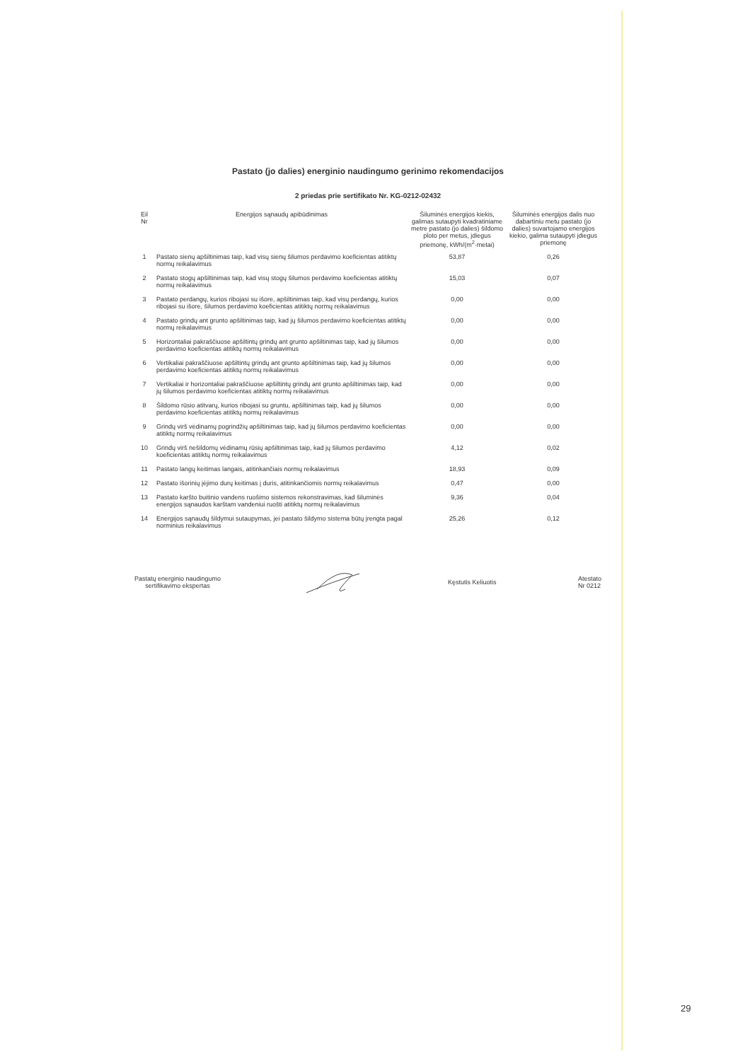Pastato (jo dalies) energinio naudingumo gerinimo rekomendacijos
2 priedas prie sertifikato Nr. KG-0212-02432
| Eil Nr | Energijos sąnaudų apibūdinimas | Šiluminės energijos kiekis, galimas sutaupyti kvadratiniame metre pastato (jo dalies) šildomo ploto per metus, įdiegus priemonę, kWh/(m<sup>2</sup>·metai) | Šiluminės energijos dalis nuo dabartiniu metu pastato (jo dalies) suvartojamo energijos kiekio, galima sutaupyti įdiegus priemonę |
| --- | --- | --- | --- |
| 1 | Pastato sienų apšiltinimas taip, kad visų sienų šilumos perdavimo koeficientas atitiktų normų reikalavimus | 53,87 | 0,26 |
| 2 | Pastato stogų apšiltinimas taip, kad visų stogų šilumos perdavimo koeficientas atitiktų normų reikalavimus | 15,03 | 0,07 |
| 3 | Pastato perdangų, kurios ribojasi su išore, apšiltinimas taip, kad visų perdangų, kurios ribojasi su išore, šilumos perdavimo koeficientas atitiktų normų reikalavimus | 0,00 | 0,00 |
| 4 | Pastato grindų ant grunto apšiltinimas taip, kad jų šilumos perdavimo koeficientas atitiktų normų reikalavimus | 0,00 | 0,00 |
| 5 | Horizontaliai pakraščiuose apšiltintų grindų ant grunto apšiltinimas taip, kad jų šilumos perdavimo koeficientas atitiktų normų reikalavimus | 0,00 | 0,00 |
| 6 | Vertikaliai pakraščiuose apšiltintų grindų ant grunto apšiltinimas taip, kad jų šilumos perdavimo koeficientas atitiktų normų reikalavimus | 0,00 | 0,00 |
| 7 | Vertikaliai ir horizontaliai pakraščiuose apšiltintų grindų ant grunto apšiltinimas taip, kad jų šilumos perdavimo koeficientas atitiktų normų reikalavimus | 0,00 | 0,00 |
| 8 | Šildomo rūsio atitvarų, kurios ribojasi su gruntu, apšiltinimas taip, kad jų šilumos perdavimo koeficientas atitiktų normų reikalavimus | 0,00 | 0,00 |
| 9 | Grindų virš vėdinamų pogrindžių apšiltinimas taip, kad jų šilumos perdavimo koeficientas atitiktų normų reikalavimus | 0,00 | 0,00 |
| 10 | Grindų virš nešildomų vėdinamų rūsių apšiltinimas taip, kad jų šilumos perdavimo koeficientas atitiktų normų reikalavimus | 4,12 | 0,02 |
| 11 | Pastato langų keitimas langais, atitinkančiais normų reikalavimus | 18,93 | 0,09 |
| 12 | Pastato išorinių įėjimo durų keitimas į duris, atitinkančiomis normų reikalavimus | 0,47 | 0,00 |
| 13 | Pastato karšto buitinio vandens ruošimo sistemos rekonstravimas, kad šiluminės energijos sąnaudos karštam vandeniui ruošti atitiktų normų reikalavimus | 9,36 | 0,04 |
| 14 | Energijos sąnaudų šildymui sutaupymas, jei pastato šildymo sistema būtų įrengta pagal norminius reikalavimus | 25,26 | 0,12 |
Pastatų energinio naudingumo
sertifikavimo ekspertas
Kęstutis Keliuotis
Atestato
Nr 0212
29